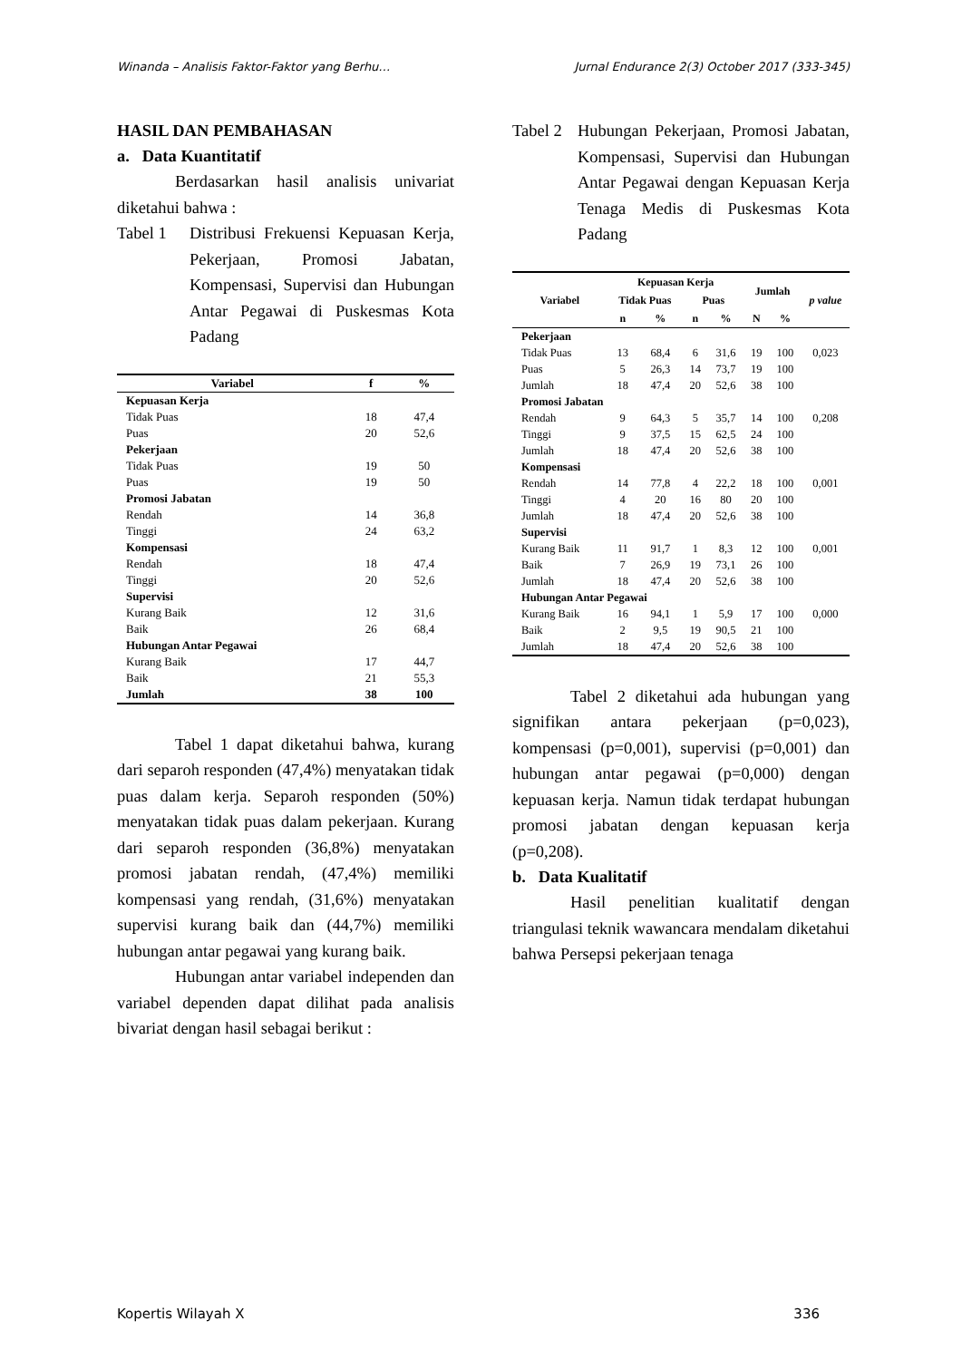Winanda – Analisis Faktor-Faktor yang Berhu… Jurnal Endurance 2(3) October 2017 (333-345)
HASIL DAN PEMBAHASAN
a. Data Kuantitatif
Berdasarkan hasil analisis univariat diketahui bahwa :
Tabel 1 Distribusi Frekuensi Kepuasan Kerja, Pekerjaan, Promosi Jabatan, Kompensasi, Supervisi dan Hubungan Antar Pegawai di Puskesmas Kota Padang
| Variabel | f | % |
| --- | --- | --- |
| Kepuasan Kerja | | |
| Tidak Puas | 18 | 47,4 |
| Puas | 20 | 52,6 |
| Pekerjaan | | |
| Tidak Puas | 19 | 50 |
| Puas | 19 | 50 |
| Promosi Jabatan | | |
| Rendah | 14 | 36,8 |
| Tinggi | 24 | 63,2 |
| Kompensasi | | |
| Rendah | 18 | 47,4 |
| Tinggi | 20 | 52,6 |
| Supervisi | | |
| Kurang Baik | 12 | 31,6 |
| Baik | 26 | 68,4 |
| Hubungan Antar Pegawai | | |
| Kurang Baik | 17 | 44,7 |
| Baik | 21 | 55,3 |
| Jumlah | 38 | 100 |
Tabel 1 dapat diketahui bahwa, kurang dari separoh responden (47,4%) menyatakan tidak puas dalam kerja. Separoh responden (50%) menyatakan tidak puas dalam pekerjaan. Kurang dari separoh responden (36,8%) menyatakan promosi jabatan rendah, (47,4%) memiliki kompensasi yang rendah, (31,6%) menyatakan supervisi kurang baik dan (44,7%) memiliki hubungan antar pegawai yang kurang baik.
Hubungan antar variabel independen dan variabel dependen dapat dilihat pada analisis bivariat dengan hasil sebagai berikut :
Tabel 2 Hubungan Pekerjaan, Promosi Jabatan, Kompensasi, Supervisi dan Hubungan Antar Pegawai dengan Kepuasan Kerja Tenaga Medis di Puskesmas Kota Padang
| Variabel | Kepuasan Kerja | | | | Jumlah | | p value |
| --- | --- | --- | --- | --- | --- | --- | --- |
| | Tidak Puas | | Puas | | | | |
| | n | % | n | % | N | % | |
| Pekerjaan | | | | | | | |
| Tidak Puas | 13 | 68,4 | 6 | 31,6 | 19 | 100 | 0,023 |
| Puas | 5 | 26,3 | 14 | 73,7 | 19 | 100 | |
| Jumlah | 18 | 47,4 | 20 | 52,6 | 38 | 100 | |
| Promosi Jabatan | | | | | | | |
| Rendah | 9 | 64,3 | 5 | 35,7 | 14 | 100 | 0,208 |
| Tinggi | 9 | 37,5 | 15 | 62,5 | 24 | 100 | |
| Jumlah | 18 | 47,4 | 20 | 52,6 | 38 | 100 | |
| Kompensasi | | | | | | | |
| Rendah | 14 | 77,8 | 4 | 22,2 | 18 | 100 | 0,001 |
| Tinggi | 4 | 20 | 16 | 80 | 20 | 100 | |
| Jumlah | 18 | 47,4 | 20 | 52,6 | 38 | 100 | |
| Supervisi | | | | | | | |
| Kurang Baik | 11 | 91,7 | 1 | 8,3 | 12 | 100 | 0,001 |
| Baik | 7 | 26,9 | 19 | 73,1 | 26 | 100 | |
| Jumlah | 18 | 47,4 | 20 | 52,6 | 38 | 100 | |
| Hubungan Antar Pegawai | | | | | | | |
| Kurang Baik | 16 | 94,1 | 1 | 5,9 | 17 | 100 | 0,000 |
| Baik | 2 | 9,5 | 19 | 90,5 | 21 | 100 | |
| Jumlah | 18 | 47,4 | 20 | 52,6 | 38 | 100 | |
Tabel 2 diketahui ada hubungan yang signifikan antara pekerjaan (p=0,023), kompensasi (p=0,001), supervisi (p=0,001) dan hubungan antar pegawai (p=0,000) dengan kepuasan kerja. Namun tidak terdapat hubungan promosi jabatan dengan kepuasan kerja (p=0,208).
b. Data Kualitatif
Hasil penelitian kualitatif dengan triangulasi teknik wawancara mendalam diketahui bahwa Persepsi pekerjaan tenaga
Kopertis Wilayah X 336